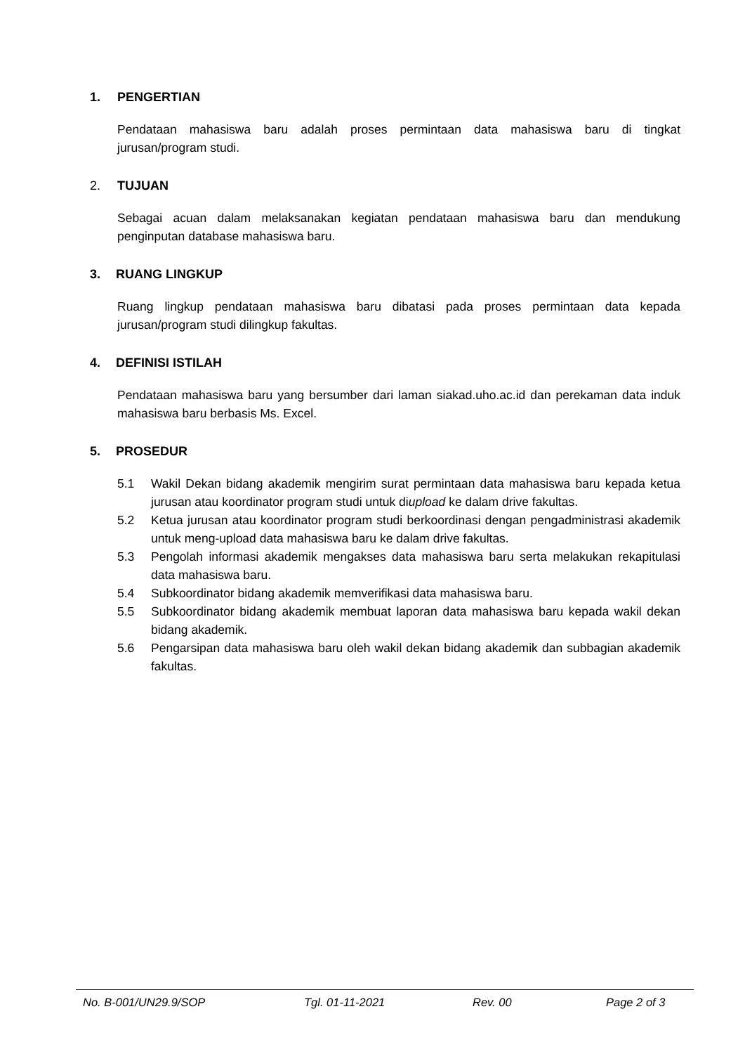1. PENGERTIAN
Pendataan mahasiswa baru adalah proses permintaan data mahasiswa baru di tingkat jurusan/program studi.
2. TUJUAN
Sebagai acuan dalam melaksanakan kegiatan pendataan mahasiswa baru dan mendukung penginputan database mahasiswa baru.
3. RUANG LINGKUP
Ruang lingkup pendataan mahasiswa baru dibatasi pada proses permintaan data kepada jurusan/program studi dilingkup fakultas.
4. DEFINISI ISTILAH
Pendataan mahasiswa baru yang bersumber dari laman siakad.uho.ac.id dan perekaman data induk mahasiswa baru berbasis Ms. Excel.
5. PROSEDUR
5.1 Wakil Dekan bidang akademik mengirim surat permintaan data mahasiswa baru kepada ketua jurusan atau koordinator program studi untuk diupload ke dalam drive fakultas.
5.2 Ketua jurusan atau koordinator program studi berkoordinasi dengan pengadministrasi akademik untuk meng-upload data mahasiswa baru ke dalam drive fakultas.
5.3 Pengolah informasi akademik mengakses data mahasiswa baru serta melakukan rekapitulasi data mahasiswa baru.
5.4 Subkoordinator bidang akademik memverifikasi data mahasiswa baru.
5.5 Subkoordinator bidang akademik membuat laporan data mahasiswa baru kepada wakil dekan bidang akademik.
5.6 Pengarsipan data mahasiswa baru oleh wakil dekan bidang akademik dan subbagian akademik fakultas.
No. B-001/UN29.9/SOP Tgl. 01-11-2021 Rev. 00 Page 2 of 3